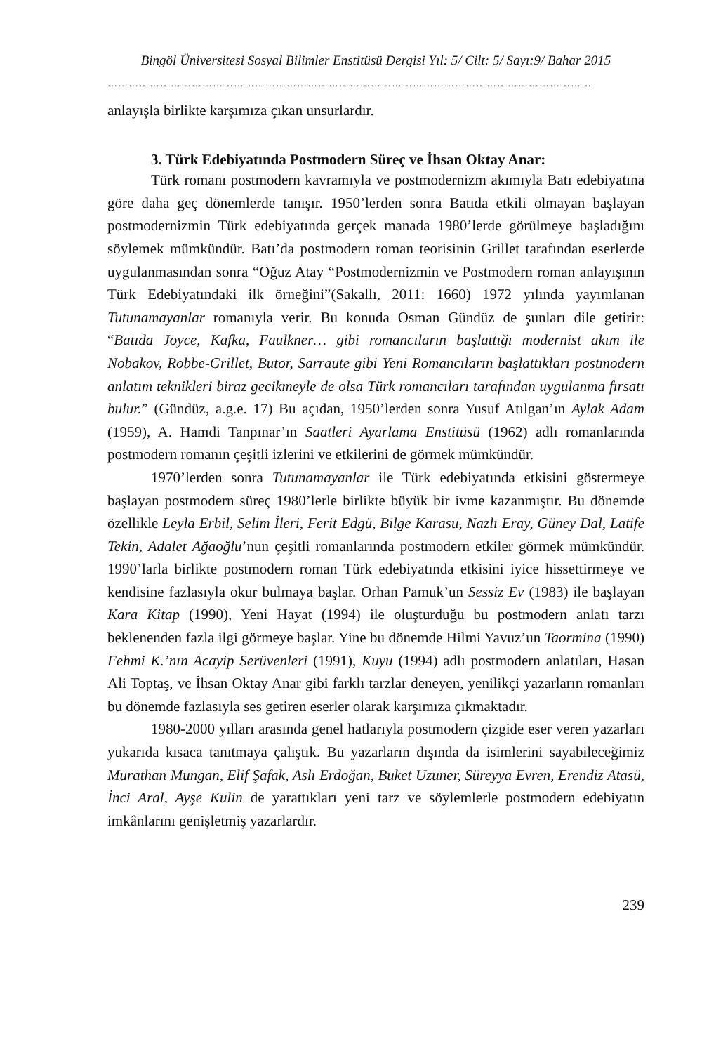Bingöl Üniversitesi Sosyal Bilimler Enstitüsü Dergisi Yıl: 5/ Cilt: 5/ Sayı:9/ Bahar 2015
…………………………………………………………………………………………………………………………
anlayışla birlikte karşımıza çıkan unsurlardır.
3. Türk Edebiyatında Postmodern Süreç ve İhsan Oktay Anar:
Türk romanı postmodern kavramıyla ve postmodernizm akımıyla Batı edebiyatına göre daha geç dönemlerde tanışır. 1950’lerden sonra Batıda etkili olmayan başlayan postmodernizmin Türk edebiyatında gerçek manada 1980’lerde görülmeye başladığını söylemek mümkündür. Batı’da postmodern roman teorisinin Grillet tarafından eserlerde uygulanmasından sonra “Oğuz Atay “Postmodernizmin ve Postmodern roman anlayışının Türk Edebiyatındaki ilk örneğini”(Sakallı, 2011: 1660) 1972 yılında yayımlanan Tutunamayanlar romanıyla verir. Bu konuda Osman Gündüz de şunları dile getirir: “Batıda Joyce, Kafka, Faulkner… gibi romancıların başlattığı modernist akım ile Nobakov, Robbe-Grillet, Butor, Sarraute gibi Yeni Romancıların başlattıkları postmodern anlatım teknikleri biraz gecikmeyle de olsa Türk romancıları tarafından uygulanma fırsatı bulur.” (Gündüz, a.g.e. 17) Bu açıdan, 1950’lerden sonra Yusuf Atılgan’ın Aylak Adam (1959), A. Hamdi Tanpınar’ın Saatleri Ayarlama Enstitüsü (1962) adlı romanlarında postmodern romanın çeşitli izlerini ve etkilerini de görmek mümkündür.
1970’lerden sonra Tutunamayanlar ile Türk edebiyatında etkisini göstermeye başlayan postmodern süreç 1980’lerle birlikte büyük bir ivme kazanmıştır. Bu dönemde özellikle Leyla Erbil, Selim İleri, Ferit Edgü, Bilge Karasu, Nazlı Eray, Güney Dal, Latife Tekin, Adalet Ağaoğlu’nun çeşitli romanlarında postmodern etkiler görmek mümkündür. 1990’larla birlikte postmodern roman Türk edebiyatında etkisini iyice hissettirmeye ve kendisine fazlasıyla okur bulmaya başlar. Orhan Pamuk’un Sessiz Ev (1983) ile başlayan Kara Kitap (1990), Yeni Hayat (1994) ile oluşturduğu bu postmodern anlatı tarzı beklenenden fazla ilgi görmeye başlar. Yine bu dönemde Hilmi Yavuz’un Taormina (1990) Fehmi K.’nın Acayip Serüvenleri (1991), Kuyu (1994) adlı postmodern anlatıları, Hasan Ali Toptaş, ve İhsan Oktay Anar gibi farklı tarzlar deneyen, yenilikçi yazarların romanları bu dönemde fazlasıyla ses getiren eserler olarak karşımıza çıkmaktadır.
1980-2000 yılları arasında genel hatlarıyla postmodern çizgide eser veren yazarları yukarıda kısaca tanıtmaya çalıştık. Bu yazarların dışında da isimlerini sayabileceğimiz Murathan Mungan, Elif Şafak, Aslı Erdoğan, Buket Uzuner, Süreyya Evren, Erendiz Atasü, İnci Aral, Ayşe Kulin de yarattıkları yeni tarz ve söylemlerle postmodern edebiyatın imkânlarını genişletmiş yazarlardır.
239